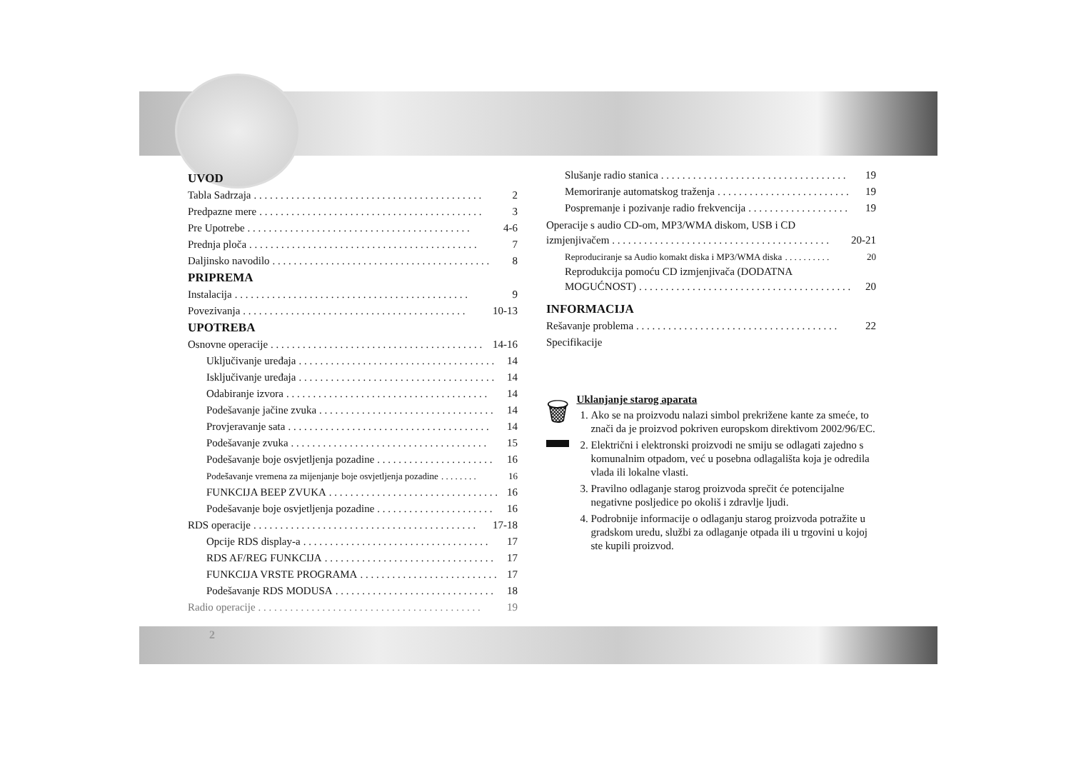2
UVOD
Tabla Sadrzaja. . . . . . . . . . . . . . . . . . . . . . . . . . . . . . . . . . . . . . . . . . . 2
Predpazne mere. . . . . . . . . . . . . . . . . . . . . . . . . . . . . . . . . . . . . . . . . . 3
Pre Upotrebe. . . . . . . . . . . . . . . . . . . . . . . . . . . . . . . . . . . . . . . . . . 4-6
Prednja ploča. . . . . . . . . . . . . . . . . . . . . . . . . . . . . . . . . . . . . . . . . . . 7
Daljinsko navodilo. . . . . . . . . . . . . . . . . . . . . . . . . . . . . . . . . . . . . . . . . 8
PRIPREMA
Instalacija. . . . . . . . . . . . . . . . . . . . . . . . . . . . . . . . . . . . . . . . . . . . 9
Povezivanja. . . . . . . . . . . . . . . . . . . . . . . . . . . . . . . . . . . . . . . . . . 10-13
UPOTREBA
Osnovne operacije. . . . . . . . . . . . . . . . . . . . . . . . . . . . . . . . . . . . . . . . 14-16
Uključivanje uređaja. . . . . . . . . . . . . . . . . . . . . . . . . . . . . . . . . . . . . 14
Isključivanje uređaja. . . . . . . . . . . . . . . . . . . . . . . . . . . . . . . . . . . . . 14
Odabiranje izvora. . . . . . . . . . . . . . . . . . . . . . . . . . . . . . . . . . . . . . 14
Podešavanje jačine zvuka. . . . . . . . . . . . . . . . . . . . . . . . . . . . . . . . . 14
Provjeravanje sata. . . . . . . . . . . . . . . . . . . . . . . . . . . . . . . . . . . . . . 14
Podešavanje zvuka. . . . . . . . . . . . . . . . . . . . . . . . . . . . . . . . . . . . . 15
Podešavanje boje osvjetljenja pozadine. . . . . . . . . . . . . . . . . . . . . . 16
Podešavanje vremena za mijenjanje boje osvjetljenja pozadine. . . . . . . . 16
FUNKCIJA BEEP ZVUKA. . . . . . . . . . . . . . . . . . . . . . . . . . . . . . . . 16
Podešavanje boje osvjetljenja pozadine. . . . . . . . . . . . . . . . . . . . . . 16
RDS operacije. . . . . . . . . . . . . . . . . . . . . . . . . . . . . . . . . . . . . . . . . . 17-18
Opcije RDS display-a. . . . . . . . . . . . . . . . . . . . . . . . . . . . . . . . . . . 17
RDS AF/REG FUNKCIJA. . . . . . . . . . . . . . . . . . . . . . . . . . . . . . . . 17
FUNKCIJA VRSTE PROGRAMA. . . . . . . . . . . . . . . . . . . . . . . . . . 17
Podešavanje RDS MODUSA. . . . . . . . . . . . . . . . . . . . . . . . . . . . . . 18
Radio operacije. . . . . . . . . . . . . . . . . . . . . . . . . . . . . . . . . . . . . . . . . . 19
Slušanje radio stanica. . . . . . . . . . . . . . . . . . . . . . . . . . . . . . . . . . . 19
Memoriranje automatskog traženja. . . . . . . . . . . . . . . . . . . . . . . . . 19
Pospremanje i pozivanje radio frekvencija. . . . . . . . . . . . . . . . . . . 19
Operacije s audio CD-om, MP3/WMA diskom, USB i CD
izmjenjivačem. . . . . . . . . . . . . . . . . . . . . . . . . . . . . . . . . . . . . . . . . 20-21
Reproduciranje sa Audio komakt diska i MP3/WMA diska. . . . . . . . . . 20
Reprodukcija pomoću CD izmjenjivača (DODATNA
MOGUĆNOST). . . . . . . . . . . . . . . . . . . . . . . . . . . . . . . . . . . . . . . . 20
INFORMACIJA
Rešavanje problema. . . . . . . . . . . . . . . . . . . . . . . . . . . . . . . . . . . . . . 22
Specifikacije
🗑
Uklanjanje starog aparata
1. Ako se na proizvodu nalazi simbol prekrižene kante za smeće, to znači da je proizvod pokriven europskom direktivom 2002/96/EC.
2. Električni i elektronski proizvodi ne smiju se odlagati zajedno s komunalnim otpadom, već u posebna odlagališta koja je odredila vlada ili lokalne vlasti.
3. Pravilno odlaganje starog proizvoda sprečit će potencijalne negativne posljedice po okoliš i zdravlje ljudi.
4. Podrobnije informacije o odlaganju starog proizvoda potražite u gradskom uredu, službi za odlaganje otpada ili u trgovini u kojoj ste kupili proizvod.